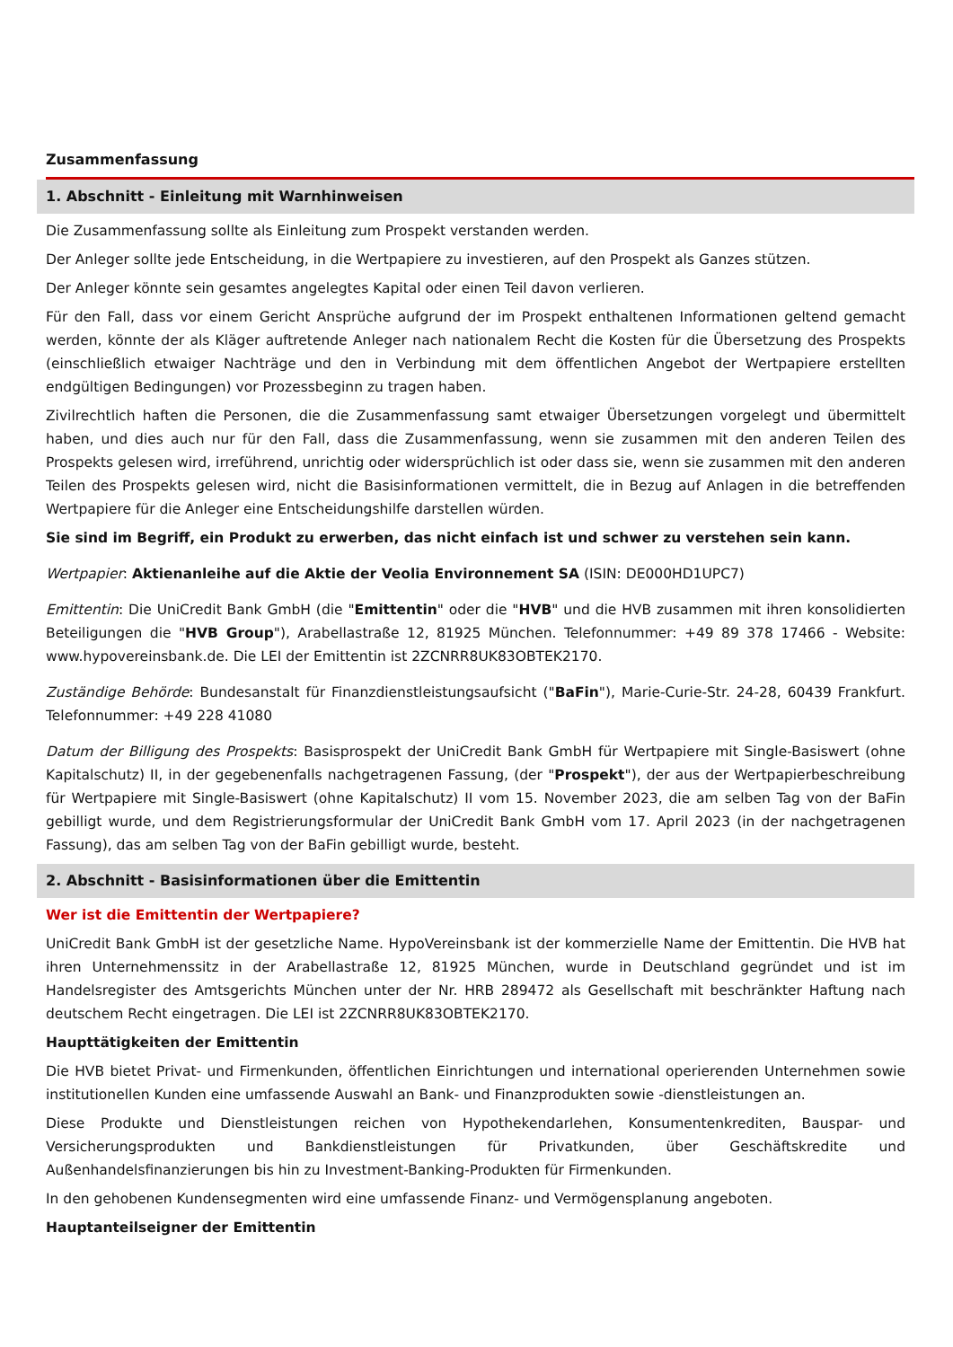Zusammenfassung
1. Abschnitt - Einleitung mit Warnhinweisen
Die Zusammenfassung sollte als Einleitung zum Prospekt verstanden werden.
Der Anleger sollte jede Entscheidung, in die Wertpapiere zu investieren, auf den Prospekt als Ganzes stützen.
Der Anleger könnte sein gesamtes angelegtes Kapital oder einen Teil davon verlieren.
Für den Fall, dass vor einem Gericht Ansprüche aufgrund der im Prospekt enthaltenen Informationen geltend gemacht werden, könnte der als Kläger auftretende Anleger nach nationalem Recht die Kosten für die Übersetzung des Prospekts (einschließlich etwaiger Nachträge und den in Verbindung mit dem öffentlichen Angebot der Wertpapiere erstellten endgültigen Bedingungen) vor Prozessbeginn zu tragen haben.
Zivilrechtlich haften die Personen, die die Zusammenfassung samt etwaiger Übersetzungen vorgelegt und übermittelt haben, und dies auch nur für den Fall, dass die Zusammenfassung, wenn sie zusammen mit den anderen Teilen des Prospekts gelesen wird, irreführend, unrichtig oder widersprüchlich ist oder dass sie, wenn sie zusammen mit den anderen Teilen des Prospekts gelesen wird, nicht die Basisinformationen vermittelt, die in Bezug auf Anlagen in die betreffenden Wertpapiere für die Anleger eine Entscheidungshilfe darstellen würden.
Sie sind im Begriff, ein Produkt zu erwerben, das nicht einfach ist und schwer zu verstehen sein kann.
Wertpapier: Aktienanleihe auf die Aktie der Veolia Environnement SA (ISIN: DE000HD1UPC7)
Emittentin: Die UniCredit Bank GmbH (die "Emittentin" oder die "HVB" und die HVB zusammen mit ihren konsolidierten Beteiligungen die "HVB Group"), Arabellastraße 12, 81925 München. Telefonnummer: +49 89 378 17466 - Website: www.hypovereinsbank.de. Die LEI der Emittentin ist 2ZCNRR8UK83OBTEK2170.
Zuständige Behörde: Bundesanstalt für Finanzdienstleistungsaufsicht ("BaFin"), Marie-Curie-Str. 24-28, 60439 Frankfurt. Telefonnummer: +49 228 41080
Datum der Billigung des Prospekts: Basisprospekt der UniCredit Bank GmbH für Wertpapiere mit Single-Basiswert (ohne Kapitalschutz) II, in der gegebenenfalls nachgetragenen Fassung, (der "Prospekt"), der aus der Wertpapierbeschreibung für Wertpapiere mit Single-Basiswert (ohne Kapitalschutz) II vom 15. November 2023, die am selben Tag von der BaFin gebilligt wurde, und dem Registrierungsformular der UniCredit Bank GmbH vom 17. April 2023 (in der nachgetragenen Fassung), das am selben Tag von der BaFin gebilligt wurde, besteht.
2. Abschnitt - Basisinformationen über die Emittentin
Wer ist die Emittentin der Wertpapiere?
UniCredit Bank GmbH ist der gesetzliche Name. HypoVereinsbank ist der kommerzielle Name der Emittentin. Die HVB hat ihren Unternehmenssitz in der Arabellastraße 12, 81925 München, wurde in Deutschland gegründet und ist im Handelsregister des Amtsgerichts München unter der Nr. HRB 289472 als Gesellschaft mit beschränkter Haftung nach deutschem Recht eingetragen. Die LEI ist 2ZCNRR8UK83OBTEK2170.
Haupttätigkeiten der Emittentin
Die HVB bietet Privat- und Firmenkunden, öffentlichen Einrichtungen und international operierenden Unternehmen sowie institutionellen Kunden eine umfassende Auswahl an Bank- und Finanzprodukten sowie -dienstleistungen an.
Diese Produkte und Dienstleistungen reichen von Hypothekendarlehen, Konsumentenkrediten, Bauspar- und Versicherungsprodukten und Bankdienstleistungen für Privatkunden, über Geschäftskredite und Außenhandelsfinanzierungen bis hin zu Investment-Banking-Produkten für Firmenkunden.
In den gehobenen Kundensegmenten wird eine umfassende Finanz- und Vermögensplanung angeboten.
Hauptanteilseigner der Emittentin